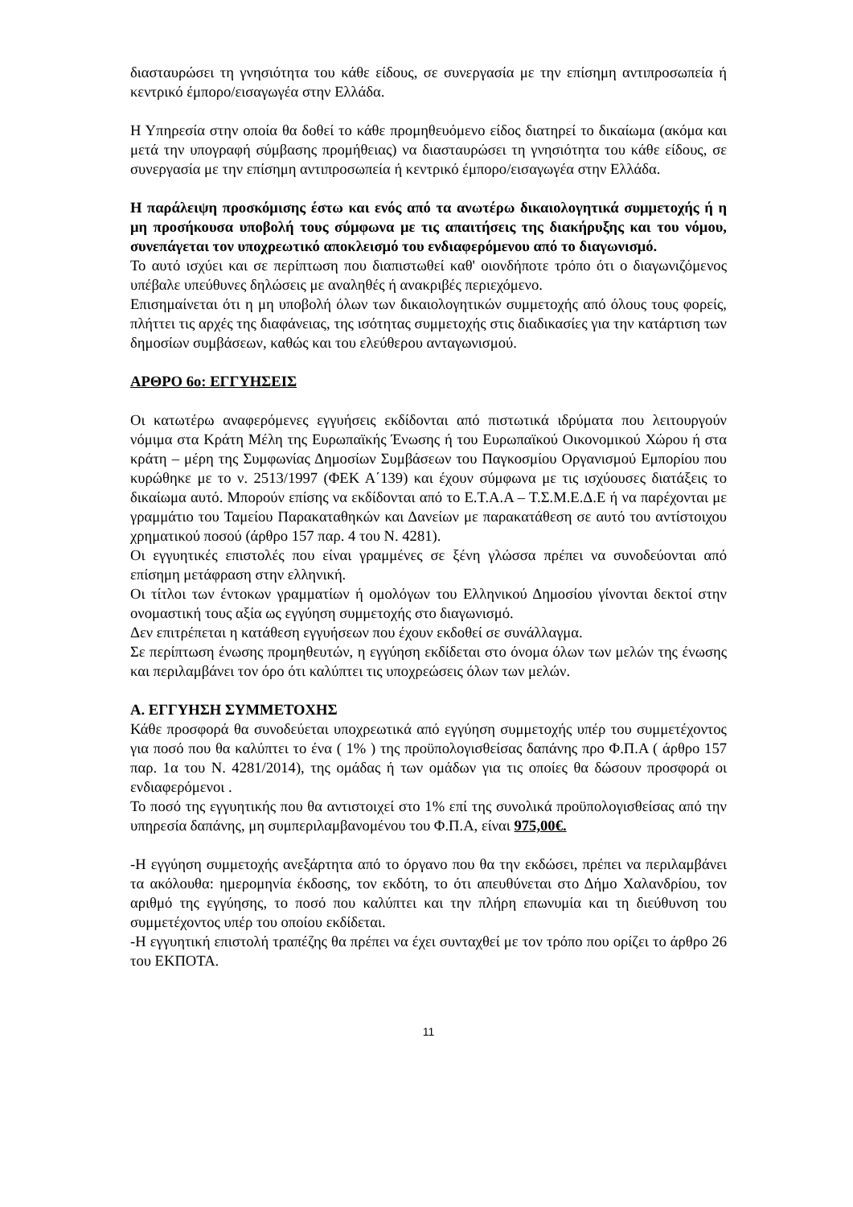διασταυρώσει τη γνησιότητα του κάθε είδους, σε συνεργασία με την επίσημη αντιπροσωπεία ή κεντρικό έμπορο/εισαγωγέα στην Ελλάδα.
Η Υπηρεσία στην οποία θα δοθεί το κάθε προμηθευόμενο είδος διατηρεί το δικαίωμα (ακόμα και μετά την υπογραφή σύμβασης προμήθειας) να διασταυρώσει τη γνησιότητα του κάθε είδους, σε συνεργασία με την επίσημη αντιπροσωπεία ή κεντρικό έμπορο/εισαγωγέα στην Ελλάδα.
Η παράλειψη προσκόμισης έστω και ενός από τα ανωτέρω δικαιολογητικά συμμετοχής ή η μη προσήκουσα υποβολή τους σύμφωνα με τις απαιτήσεις της διακήρυξης και του νόμου, συνεπάγεται τον υποχρεωτικό αποκλεισμό του ενδιαφερόμενου από το διαγωνισμό.
Το αυτό ισχύει και σε περίπτωση που διαπιστωθεί καθ' οιονδήποτε τρόπο ότι ο διαγωνιζόμενος υπέβαλε υπεύθυνες δηλώσεις με αναληθές ή ανακριβές περιεχόμενο.
Επισημαίνεται ότι η μη υποβολή όλων των δικαιολογητικών συμμετοχής από όλους τους φορείς, πλήττει τις αρχές της διαφάνειας, της ισότητας συμμετοχής στις διαδικασίες για την κατάρτιση των δημοσίων συμβάσεων, καθώς και του ελεύθερου ανταγωνισμού.
ΑΡΘΡΟ 6ο: ΕΓΓΥΗΣΕΙΣ
Οι κατωτέρω αναφερόμενες εγγυήσεις εκδίδονται από πιστωτικά ιδρύματα που λειτουργούν νόμιμα στα Κράτη Μέλη της Ευρωπαϊκής Ένωσης ή του Ευρωπαϊκού Οικονομικού Χώρου ή στα κράτη – μέρη της Συμφωνίας Δημοσίων Συμβάσεων του Παγκοσμίου Οργανισμού Εμπορίου που κυρώθηκε με το ν. 2513/1997 (ΦΕΚ Α΄139) και έχουν σύμφωνα με τις ισχύουσες διατάξεις το δικαίωμα αυτό. Μπορούν επίσης να εκδίδονται από το Ε.Τ.Α.Α – Τ.Σ.Μ.Ε.Δ.Ε ή να παρέχονται με γραμμάτιο του Ταμείου Παρακαταθηκών και Δανείων με παρακατάθεση σε αυτό του αντίστοιχου χρηματικού ποσού (άρθρο 157 παρ. 4 του Ν. 4281).
Οι εγγυητικές επιστολές που είναι γραμμένες σε ξένη γλώσσα πρέπει να συνοδεύονται από επίσημη μετάφραση στην ελληνική.
Οι τίτλοι των έντοκων γραμματίων ή ομολόγων του Ελληνικού Δημοσίου γίνονται δεκτοί στην ονομαστική τους αξία ως εγγύηση συμμετοχής στο διαγωνισμό.
Δεν επιτρέπεται η κατάθεση εγγυήσεων που έχουν εκδοθεί σε συνάλλαγμα.
Σε περίπτωση ένωσης προμηθευτών, η εγγύηση εκδίδεται στο όνομα όλων των μελών της ένωσης και περιλαμβάνει τον όρο ότι καλύπτει τις υποχρεώσεις όλων των μελών.
Α. ΕΓΓΥΗΣΗ ΣΥΜΜΕΤΟΧΗΣ
Κάθε προσφορά θα συνοδεύεται υποχρεωτικά από εγγύηση συμμετοχής υπέρ του συμμετέχοντος για ποσό που θα καλύπτει το ένα ( 1% ) της προϋπολογισθείσας δαπάνης προ Φ.Π.Α ( άρθρο 157 παρ. 1α του Ν. 4281/2014), της ομάδας ή των ομάδων για τις οποίες θα δώσουν προσφορά οι ενδιαφερόμενοι .
Το ποσό της εγγυητικής που θα αντιστοιχεί στο 1% επί της συνολικά προϋπολογισθείσας από την υπηρεσία δαπάνης, μη συμπεριλαμβανομένου του Φ.Π.Α, είναι 975,00€.
-Η εγγύηση συμμετοχής ανεξάρτητα από το όργανο που θα την εκδώσει, πρέπει να περιλαμβάνει τα ακόλουθα: ημερομηνία έκδοσης, τον εκδότη, το ότι απευθύνεται στο Δήμο Χαλανδρίου, τον αριθμό της εγγύησης, το ποσό που καλύπτει και την πλήρη επωνυμία και τη διεύθυνση του συμμετέχοντος υπέρ του οποίου εκδίδεται.
-Η εγγυητική επιστολή τραπέζης θα πρέπει να έχει συνταχθεί με τον τρόπο που ορίζει το άρθρο 26 του ΕΚΠΟΤΑ.
11